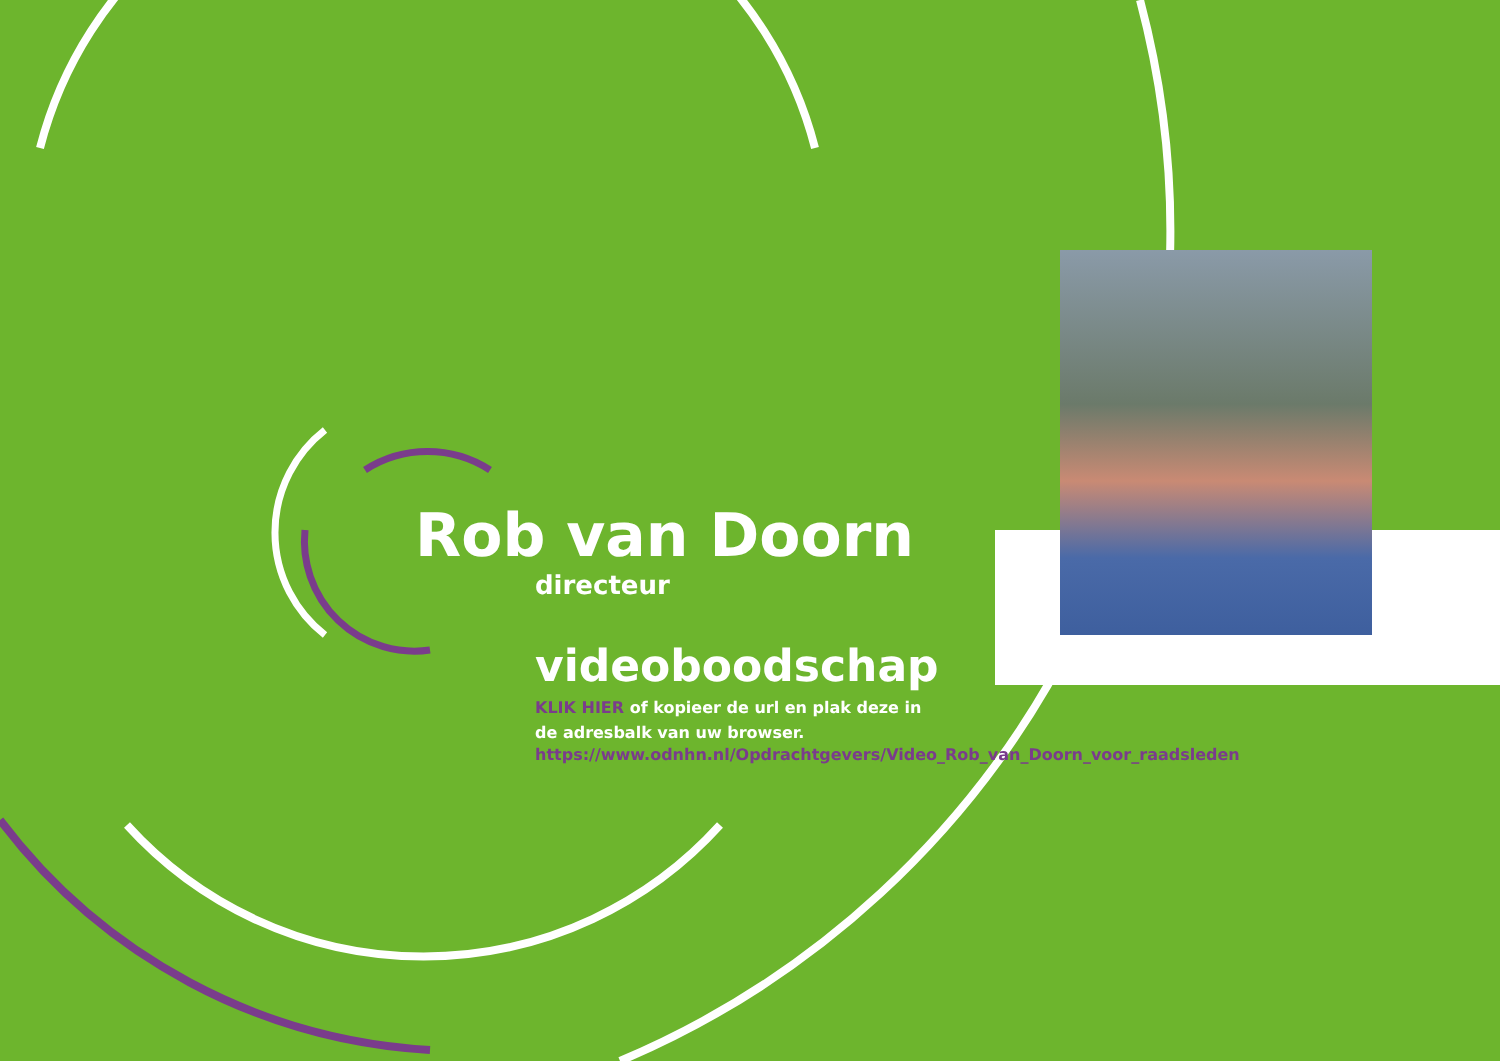Rob van Doorn
directeur
videoboodschap
KLIK HIER of kopieer de url en plak deze in de adresbalk van uw browser.
https://www.odnhn.nl/Opdrachtgevers/Video_Rob_van_Doorn_voor_raadsleden